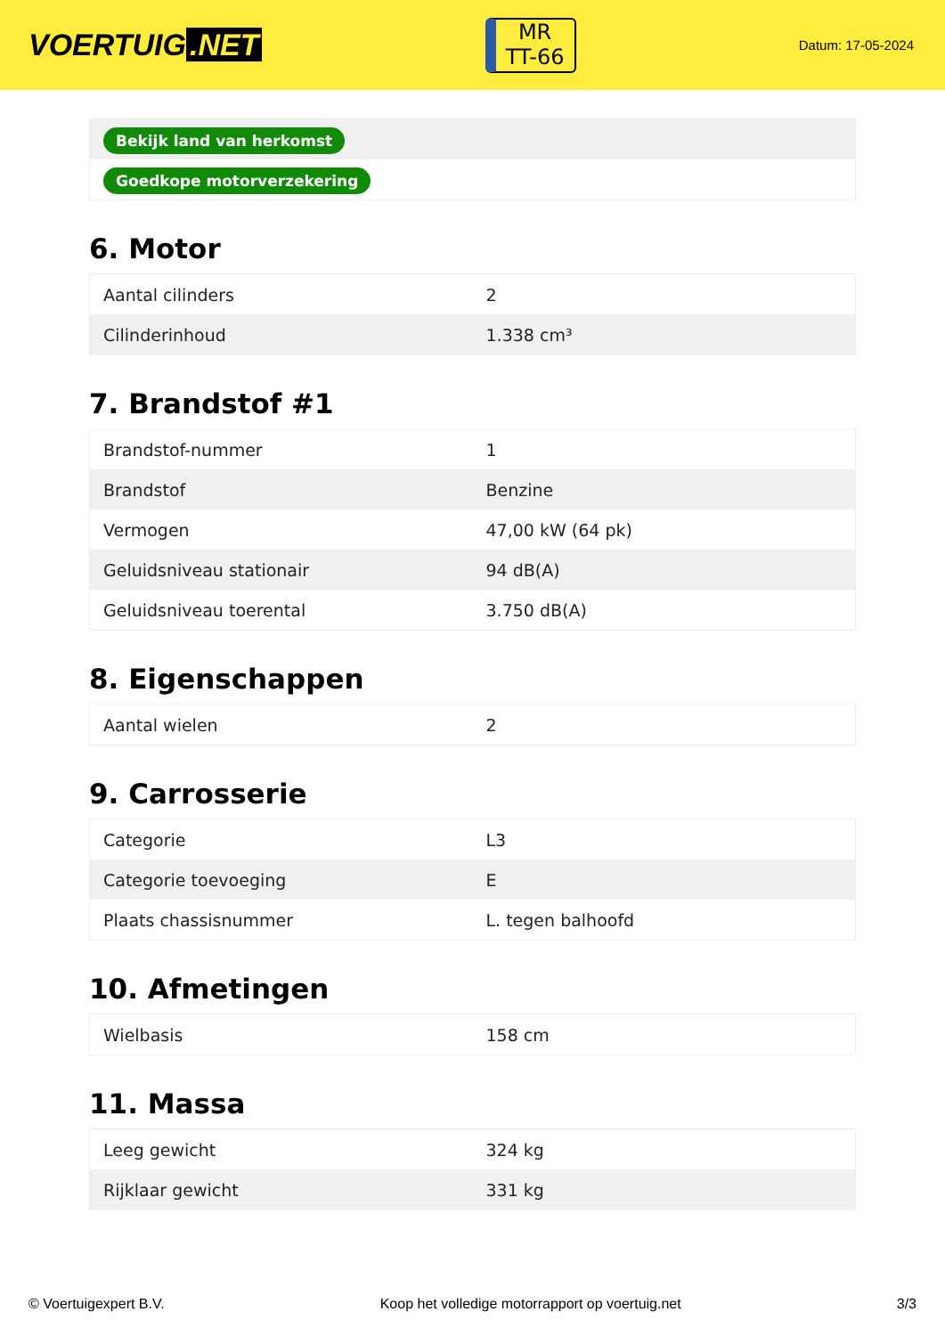VOERTUIG.NET
MR
TT-66
Datum: 17-05-2024
| Bekijk land van herkomst |
| Goedkope motorverzekering |
6. Motor
| Aantal cilinders | 2 |
| Cilinderinhoud | 1.338 cm³ |
7. Brandstof #1
| Brandstof-nummer | 1 |
| Brandstof | Benzine |
| Vermogen | 47,00 kW (64 pk) |
| Geluidsniveau stationair | 94 dB(A) |
| Geluidsniveau toerental | 3.750 dB(A) |
8. Eigenschappen
| Aantal wielen | 2 |
9. Carrosserie
| Categorie | L3 |
| Categorie toevoeging | E |
| Plaats chassisnummer | L. tegen balhoofd |
10. Afmetingen
| Wielbasis | 158 cm |
11. Massa
| Leeg gewicht | 324 kg |
| Rijklaar gewicht | 331 kg |
© Voertuigexpert B.V. Koop het volledige motorrapport op voertuig.net 3/3